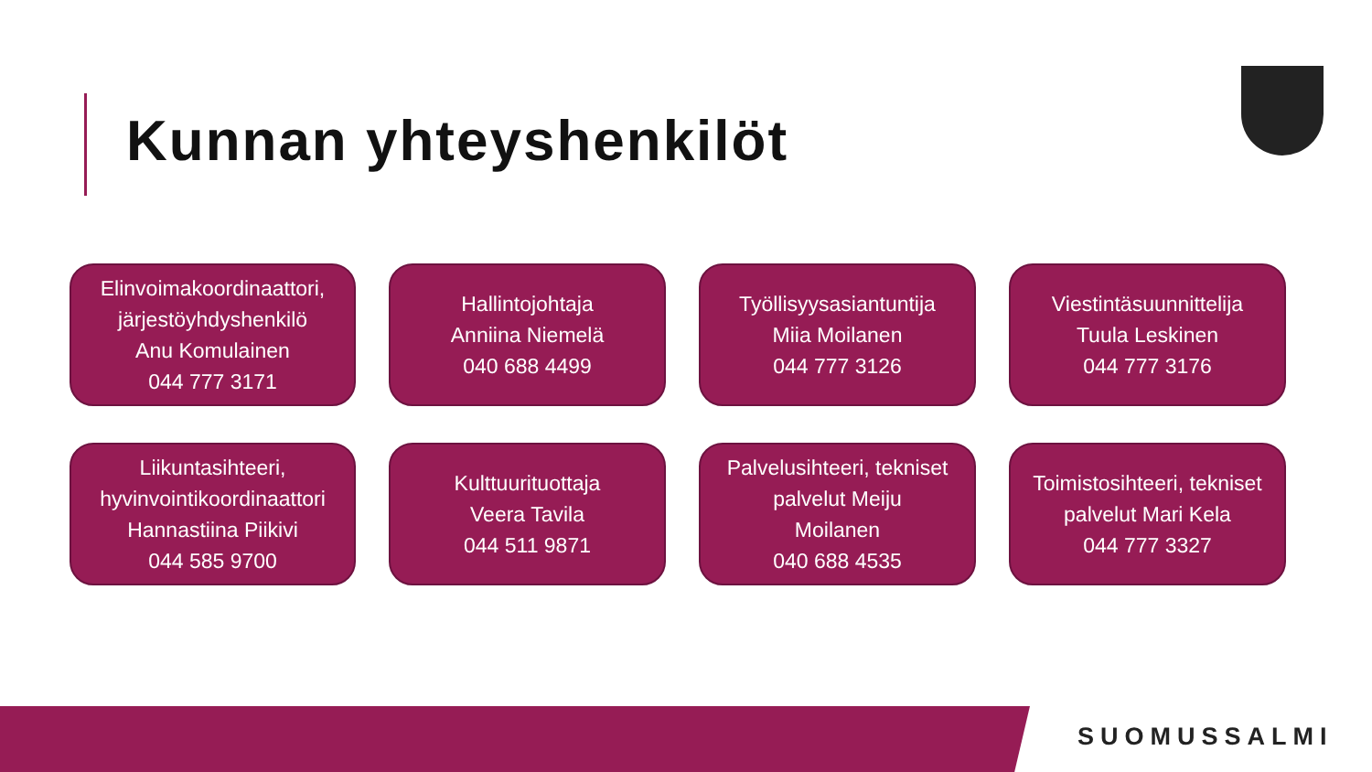Kunnan yhteyshenkilöt
Elinvoimakoordinaattori,
järjestöyhdyshenkilö
Anu Komulainen
044 777 3171
Hallintojohtaja
Anniina Niemelä
040 688 4499
Työllisyysasiantuntija
Miia Moilanen
044 777 3126
Viestintäsuunnittelija
Tuula Leskinen
044 777 3176
Liikuntasihteeri,
hyvinvointikoordinaattori
Hannastiina Piikivi
044 585 9700
Kulttuurituottaja
Veera Tavila
044 511 9871
Palvelusihteeri, tekniset
palvelut Meiju
Moilanen
040 688 4535
Toimistosihteeri, tekniset
palvelut Mari Kela
044 777 3327
SUOMUSSALMI